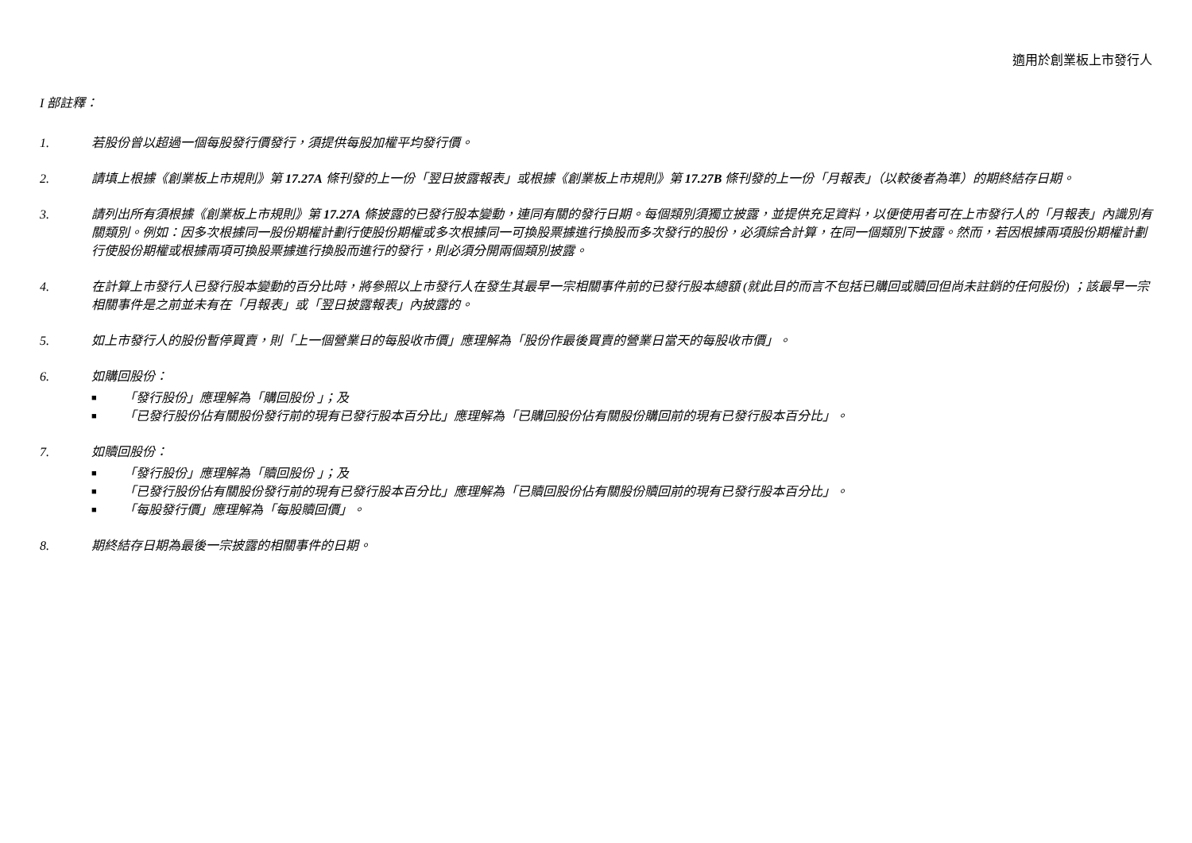適用於創業板上市發行人
I 部註釋：
1. 若股份曾以超過一個每股發行價發行，須提供每股加權平均發行價。
2. 請填上根據《創業板上市規則》第 17.27A 條刊發的上一份「翌日披露報表」或根據《創業板上市規則》第 17.27B 條刊發的上一份「月報表」（以較後者為準）的期終結存日期。
3. 請列出所有須根據《創業板上市規則》第 17.27A 條披露的已發行股本變動，連同有關的發行日期。每個類別須獨立披露，並提供充足資料，以便使用者可在上市發行人的「月報表」內識別有關類別。例如：因多次根據同一股份期權計劃行使股份期權或多次根據同一可換股票據進行換股而多次發行的股份，必須綜合計算，在同一個類別下披露。然而，若因根據兩項股份期權計劃行使股份期權或根據兩項可換股票據進行換股而進行的發行，則必須分開兩個類別披露。
4. 在計算上市發行人已發行股本變動的百分比時，將參照以上市發行人在發生其最早一宗相關事件前的已發行股本總額 (就此目的而言不包括已購回或贖回但尚未註銷的任何股份) ；該最早一宗相關事件是之前並未有在「月報表」或「翌日披露報表」內披露的。
5. 如上市發行人的股份暫停買賣，則「上一個營業日的每股收市價」應理解為「股份作最後買賣的營業日當天的每股收市價」。
6. 如購回股份：
■ 「發行股份」應理解為「購回股份 」；及
■ 「已發行股份佔有關股份發行前的現有已發行股本百分比」應理解為「已購回股份佔有關股份購回前的現有已發行股本百分比」。
7. 如贖回股份：
■ 「發行股份」應理解為「贖回股份 」；及
■ 「已發行股份佔有關股份發行前的現有已發行股本百分比」應理解為「已贖回股份佔有關股份贖回前的現有已發行股本百分比」。
■ 「每股發行價」應理解為「每股贖回價」。
8. 期終結存日期為最後一宗披露的相關事件的日期。